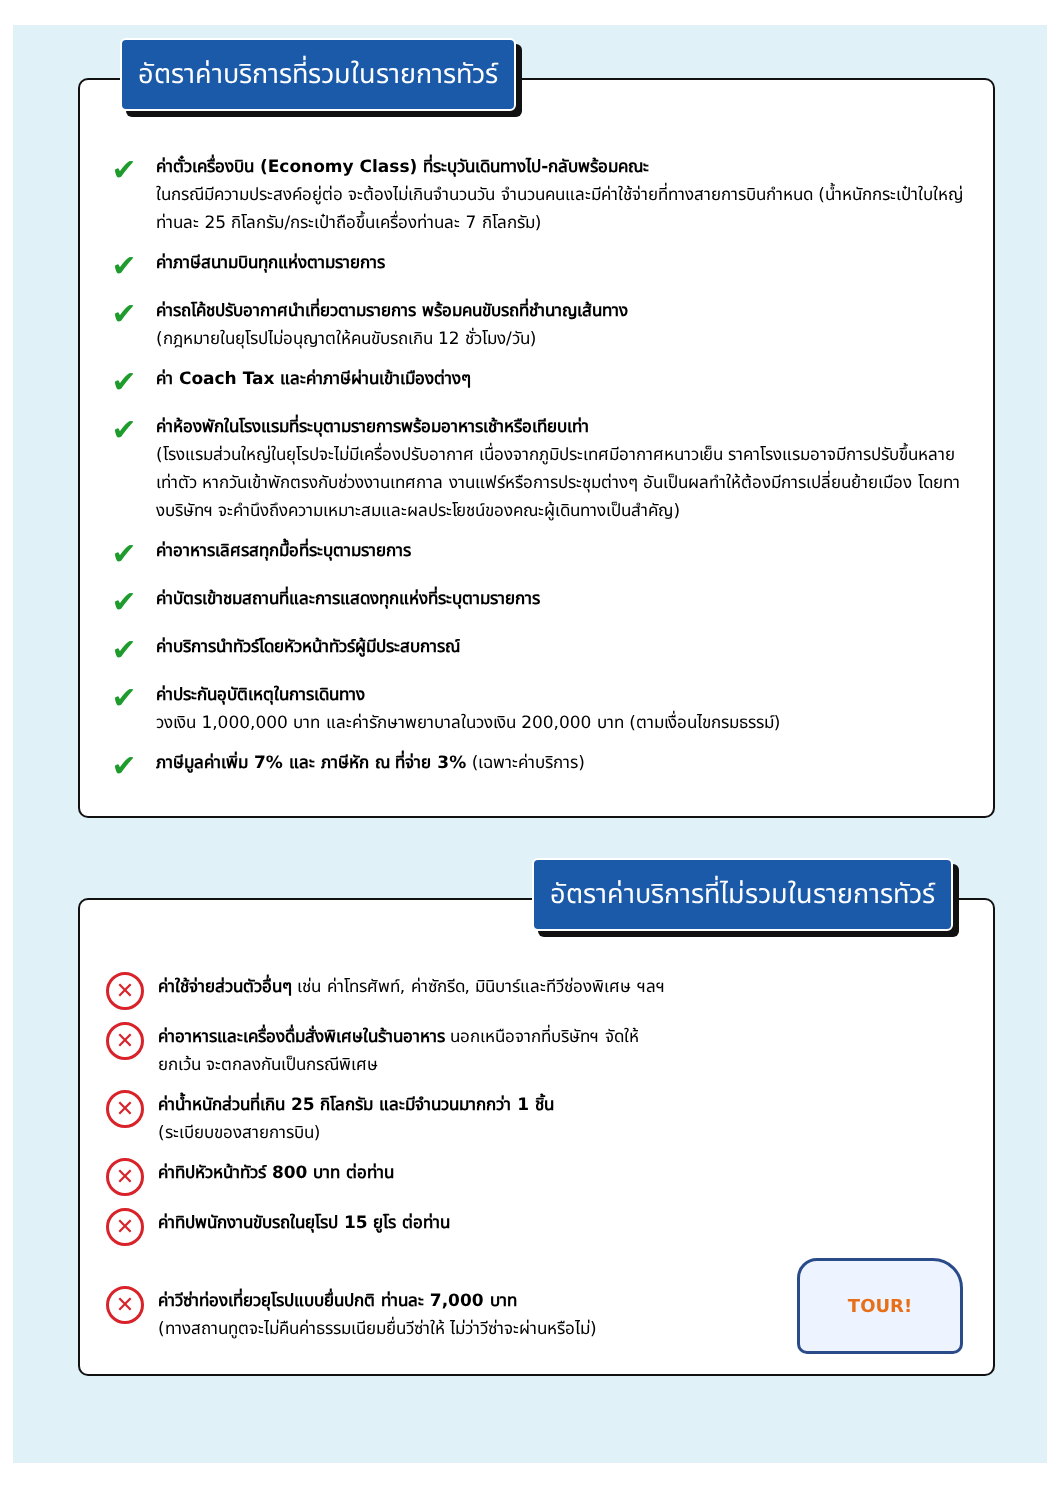อัตราค่าบริการที่รวมในรายการทัวร์
✔
ค่าตั๋วเครื่องบิน (Economy Class) ที่ระบุวันเดินทางไป-กลับพร้อมคณะ
ในกรณีมีความประสงค์อยู่ต่อ จะต้องไม่เกินจำนวนวัน จำนวนคนและมีค่าใช้จ่ายที่ทางสายการบินกำหนด (น้ำหนักกระเป๋าใบใหญ่ท่านละ 25 กิโลกรัม/กระเป๋าถือขึ้นเครื่องท่านละ 7 กิโลกรัม)
✔
ค่าภาษีสนามบินทุกแห่งตามรายการ
✔
ค่ารถโค้ชปรับอากาศนำเที่ยวตามรายการ พร้อมคนขับรถที่ชำนาญเส้นทาง
(กฎหมายในยุโรปไม่อนุญาตให้คนขับรถเกิน 12 ชั่วโมง/วัน)
✔
ค่า Coach Tax และค่าภาษีผ่านเข้าเมืองต่างๆ
✔
ค่าห้องพักในโรงแรมที่ระบุตามรายการพร้อมอาหารเช้าหรือเทียบเท่า
(โรงแรมส่วนใหญ่ในยุโรปจะไม่มีเครื่องปรับอากาศ เนื่องจากภูมิประเทศมีอากาศหนาวเย็น ราคาโรงแรมอาจมีการปรับขึ้นหลายเท่าตัว หากวันเข้าพักตรงกับช่วงงานเทศกาล งานแฟร์หรือการประชุมต่างๆ อันเป็นผลทำให้ต้องมีการเปลี่ยนย้ายเมือง โดยทางบริษัทฯ จะคำนึงถึงความเหมาะสมและผลประโยชน์ของคณะผู้เดินทางเป็นสำคัญ)
✔
ค่าอาหารเลิศรสทุกมื้อที่ระบุตามรายการ
✔
ค่าบัตรเข้าชมสถานที่และการแสดงทุกแห่งที่ระบุตามรายการ
✔
ค่าบริการนำทัวร์โดยหัวหน้าทัวร์ผู้มีประสบการณ์
✔
ค่าประกันอุบัติเหตุในการเดินทาง
วงเงิน 1,000,000 บาท และค่ารักษาพยาบาลในวงเงิน 200,000 บาท (ตามเงื่อนไขกรมธรรม์)
✔
ภาษีมูลค่าเพิ่ม 7% และ ภาษีหัก ณ ที่จ่าย 3% (เฉพาะค่าบริการ)
อัตราค่าบริการที่ไม่รวมในรายการทัวร์
✕
ค่าใช้จ่ายส่วนตัวอื่นๆ เช่น ค่าโทรศัพท์, ค่าซักรีด, มินิบาร์และทีวีช่องพิเศษ ฯลฯ
✕
ค่าอาหารและเครื่องดื่มสั่งพิเศษในร้านอาหาร นอกเหนือจากที่บริษัทฯ จัดให้
ยกเว้น จะตกลงกันเป็นกรณีพิเศษ
✕
ค่าน้ำหนักส่วนที่เกิน 25 กิโลกรัม และมีจำนวนมากกว่า 1 ชิ้น
(ระเบียบของสายการบิน)
✕
ค่าทิปหัวหน้าทัวร์ 800 บาท ต่อท่าน
✕
ค่าทิปพนักงานขับรถในยุโรป 15 ยูโร ต่อท่าน
✕
ค่าวีซ่าท่องเที่ยวยุโรปแบบยื่นปกติ ท่านละ 7,000 บาท
(ทางสถานทูตจะไม่คืนค่าธรรมเนียมยื่นวีซ่าให้ ไม่ว่าวีซ่าจะผ่านหรือไม่)
TOUR!